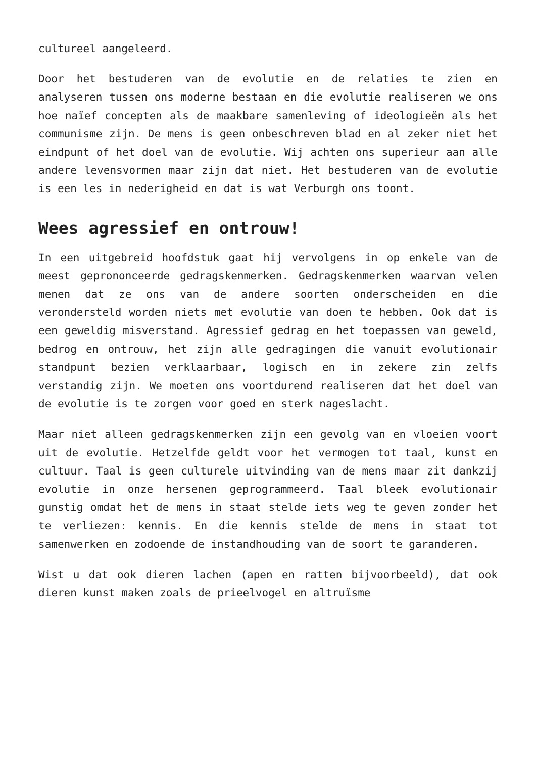cultureel aangeleerd.
Door het bestuderen van de evolutie en de relaties te zien en analyseren tussen ons moderne bestaan en die evolutie realiseren we ons hoe naïef concepten als de maakbare samenleving of ideologieën als het communisme zijn. De mens is geen onbeschreven blad en al zeker niet het eindpunt of het doel van de evolutie. Wij achten ons superieur aan alle andere levensvormen maar zijn dat niet. Het bestuderen van de evolutie is een les in nederigheid en dat is wat Verburgh ons toont.
Wees agressief en ontrouw!
In een uitgebreid hoofdstuk gaat hij vervolgens in op enkele van de meest geprononceerde gedragskenmerken. Gedragskenmerken waarvan velen menen dat ze ons van de andere soorten onderscheiden en die verondersteld worden niets met evolutie van doen te hebben. Ook dat is een geweldig misverstand. Agressief gedrag en het toepassen van geweld, bedrog en ontrouw, het zijn alle gedragingen die vanuit evolutionair standpunt bezien verklaarbaar, logisch en in zekere zin zelfs verstandig zijn. We moeten ons voortdurend realiseren dat het doel van de evolutie is te zorgen voor goed en sterk nageslacht.
Maar niet alleen gedragskenmerken zijn een gevolg van en vloeien voort uit de evolutie. Hetzelfde geldt voor het vermogen tot taal, kunst en cultuur. Taal is geen culturele uitvinding van de mens maar zit dankzij evolutie in onze hersenen geprogrammeerd. Taal bleek evolutionair gunstig omdat het de mens in staat stelde iets weg te geven zonder het te verliezen: kennis. En die kennis stelde de mens in staat tot samenwerken en zodoende de instandhouding van de soort te garanderen.
Wist u dat ook dieren lachen (apen en ratten bijvoorbeeld), dat ook dieren kunst maken zoals de prieelvogel en altruïsme